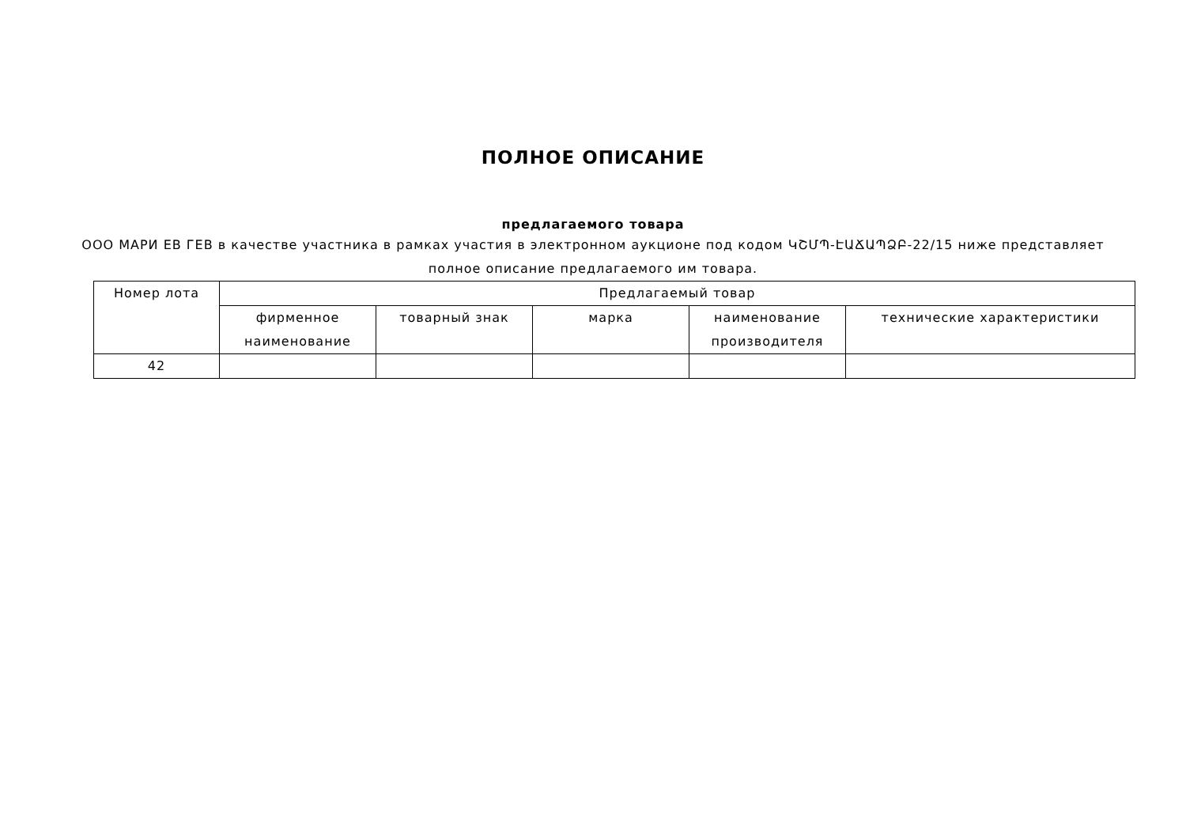ПОЛНОЕ ОПИСАНИЕ
предлагаемого товара
ООО МАРИ ЕВ ГЕВ в качестве участника в рамках участия в электронном аукционе под кодом ԿՇՄՊ-ԷԱՃԱՊՁԲ-22/15 ниже представляет полное описание предлагаемого им товара.
| Номер лота | Предлагаемый товар | | | | |
| --- | --- | --- | --- | --- | --- |
| | фирменное наименование | товарный знак | марка | наименование производителя | технические характеристики |
| 42 | | | | | |